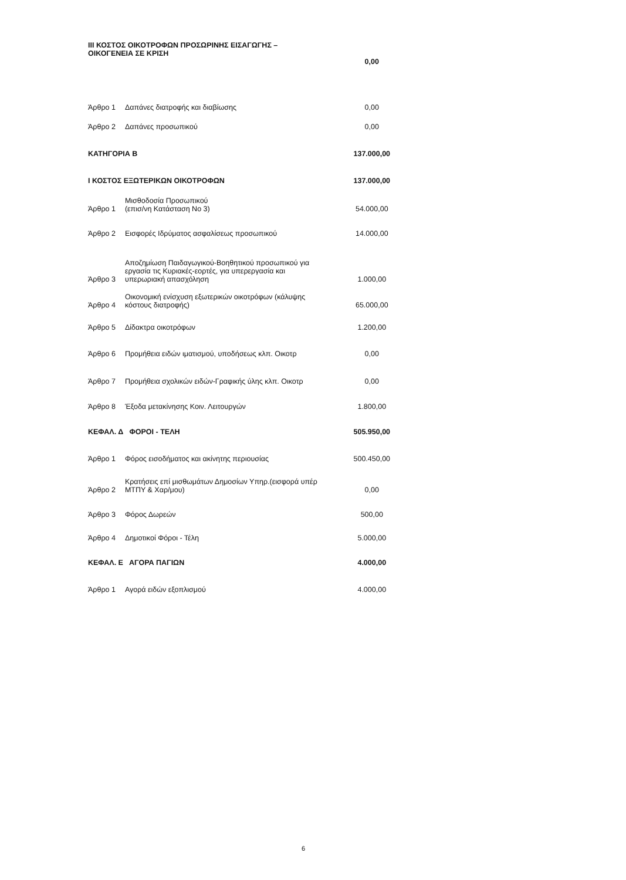| III ΚΟΣΤΟΣ ΟΙΚΟΤΡΟΦΩΝ ΠΡΟΣΩΡΙΝΗΣ ΕΙΣΑΓΩΓΗΣ – ΟΙΚΟΓΕΝΕΙΑ ΣΕ ΚΡΙΣΗ | | 0,00 |
| Άρθρο 1 | Δαπάνες διατροφής και διαβίωσης | 0,00 |
| Άρθρο 2 | Δαπάνες προσωπικού | 0,00 |
| ΚΑΤΗΓΟΡΙΑ Β | | 137.000,00 |
| Ι ΚΟΣΤΟΣ ΕΞΩΤΕΡΙΚΩΝ ΟΙΚΟΤΡΟΦΩΝ | | 137.000,00 |
| Άρθρο 1 | Μισθοδοσία Προσωπικού (επισ/νη Κατάσταση Νο 3) | 54.000,00 |
| Άρθρο 2 | Εισφορές Ιδρύματος ασφαλίσεως προσωπικού | 14.000,00 |
| Άρθρο 3 | Αποζημίωση Παιδαγωγικού-Βοηθητικού προσωπικού για εργασία τις Κυριακές-εορτές, για υπερεργασία και υπερωριακή απασχόληση | 1.000,00 |
| Άρθρο 4 | Οικονομική ενίσχυση εξωτερικών οικοτρόφων (κάλυψης κόστους διατροφής) | 65.000,00 |
| Άρθρο 5 | Δίδακτρα οικοτρόφων | 1.200,00 |
| Άρθρο 6 | Προμήθεια ειδών ιματισμού, υποδήσεως κλπ. Οικοτρ | 0,00 |
| Άρθρο 7 | Προμήθεια σχολικών ειδών-Γραφικής ύλης κλπ. Οικοτρ | 0,00 |
| Άρθρο 8 | Έξοδα μετακίνησης Κοιν. Λειτουργών | 1.800,00 |
| ΚΕΦΑΛ. Δ ΦΟΡΟΙ - ΤΕΛΗ | | 505.950,00 |
| Άρθρο 1 | Φόρος εισοδήματος και ακίνητης περιουσίας | 500.450,00 |
| Άρθρο 2 | Κρατήσεις επί μισθωμάτων Δημοσίων Υπηρ.(εισφορά υπέρ ΜΤΠΥ & Χαρ/μου) | 0,00 |
| Άρθρο 3 | Φόρος Δωρεών | 500,00 |
| Άρθρο 4 | Δημοτικοί Φόροι - Τέλη | 5.000,00 |
| ΚΕΦΑΛ. Ε ΑΓΟΡΑ ΠΑΓΙΩΝ | | 4.000,00 |
| Άρθρο 1 | Αγορά ειδών εξοπλισμού | 4.000,00 |
6